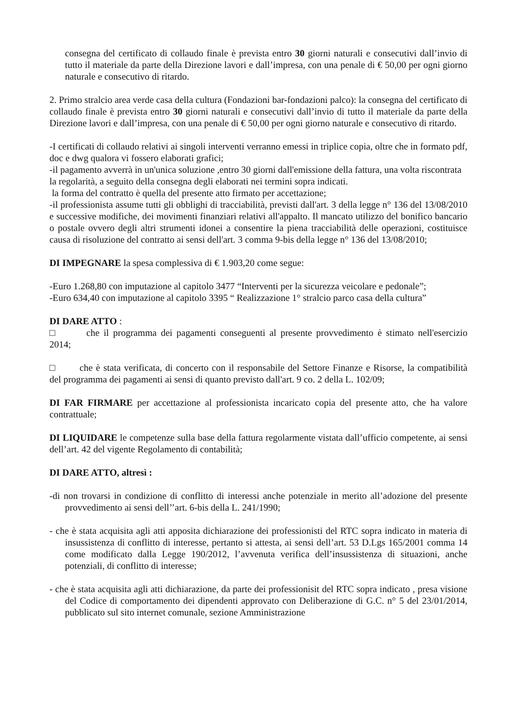consegna del certificato di collaudo finale è prevista entro 30 giorni naturali e consecutivi dall’invio di tutto il materiale da parte della Direzione lavori e dall’impresa, con una penale di € 50,00 per ogni giorno naturale e consecutivo di ritardo.
2. Primo stralcio area verde casa della cultura (Fondazioni bar-fondazioni palco): la consegna del certificato di collaudo finale è prevista entro 30 giorni naturali e consecutivi dall’invio di tutto il materiale da parte della Direzione lavori e dall’impresa, con una penale di € 50,00 per ogni giorno naturale e consecutivo di ritardo.
-I certificati di collaudo relativi ai singoli interventi verranno emessi in triplice copia, oltre che in formato pdf, doc e dwg qualora vi fossero elaborati grafici;
-il pagamento avverrà in un'unica soluzione ,entro 30 giorni dall'emissione della fattura, una volta riscontrata la regolarità, a seguito della consegna degli elaborati nei termini sopra indicati.
la forma del contratto è quella del presente atto firmato per accettazione;
-il professionista assume tutti gli obblighi di tracciabilità, previsti dall'art. 3 della legge n° 136 del 13/08/2010 e successive modifiche, dei movimenti finanziari relativi all'appalto. Il mancato utilizzo del bonifico bancario o postale ovvero degli altri strumenti idonei a consentire la piena tracciabilità delle operazioni, costituisce causa di risoluzione del contratto ai sensi dell'art. 3 comma 9-bis della legge n° 136 del 13/08/2010;
DI IMPEGNARE la spesa complessiva di € 1.903,20 come segue:
-Euro 1.268,80 con imputazione al capitolo 3477 “Interventi per la sicurezza veicolare e pedonale”;
-Euro 634,40 con imputazione al capitolo 3395 “ Realizzazione 1° stralcio parco casa della cultura”
DI DARE ATTO :
□ che il programma dei pagamenti conseguenti al presente provvedimento è stimato nell'esercizio 2014;
□ che è stata verificata, di concerto con il responsabile del Settore Finanze e Risorse, la compatibilità del programma dei pagamenti ai sensi di quanto previsto dall'art. 9 co. 2 della L. 102/09;
DI FAR FIRMARE per accettazione al professionista incaricato copia del presente atto, che ha valore contrattuale;
DI LIQUIDARE le competenze sulla base della fattura regolarmente vistata dall’ufficio competente, ai sensi dell’art. 42 del vigente Regolamento di contabilità;
DI DARE ATTO, altresì :
-di non trovarsi in condizione di conflitto di interessi anche potenziale in merito all’adozione del presente provvedimento ai sensi dell’’art. 6-bis della L. 241/1990;
- che è stata acquisita agli atti apposita dichiarazione dei professionisti del RTC sopra indicato in materia di insussistenza di conflitto di interesse, pertanto si attesta, ai sensi dell’art. 53 D.Lgs 165/2001 comma 14 come modificato dalla Legge 190/2012, l’avvenuta verifica dell’insussistenza di situazioni, anche potenziali, di conflitto di interesse;
- che è stata acquisita agli atti dichiarazione, da parte dei professionisit del RTC sopra indicato , presa visione del Codice di comportamento dei dipendenti approvato con Deliberazione di G.C. n° 5 del 23/01/2014, pubblicato sul sito internet comunale, sezione Amministrazione